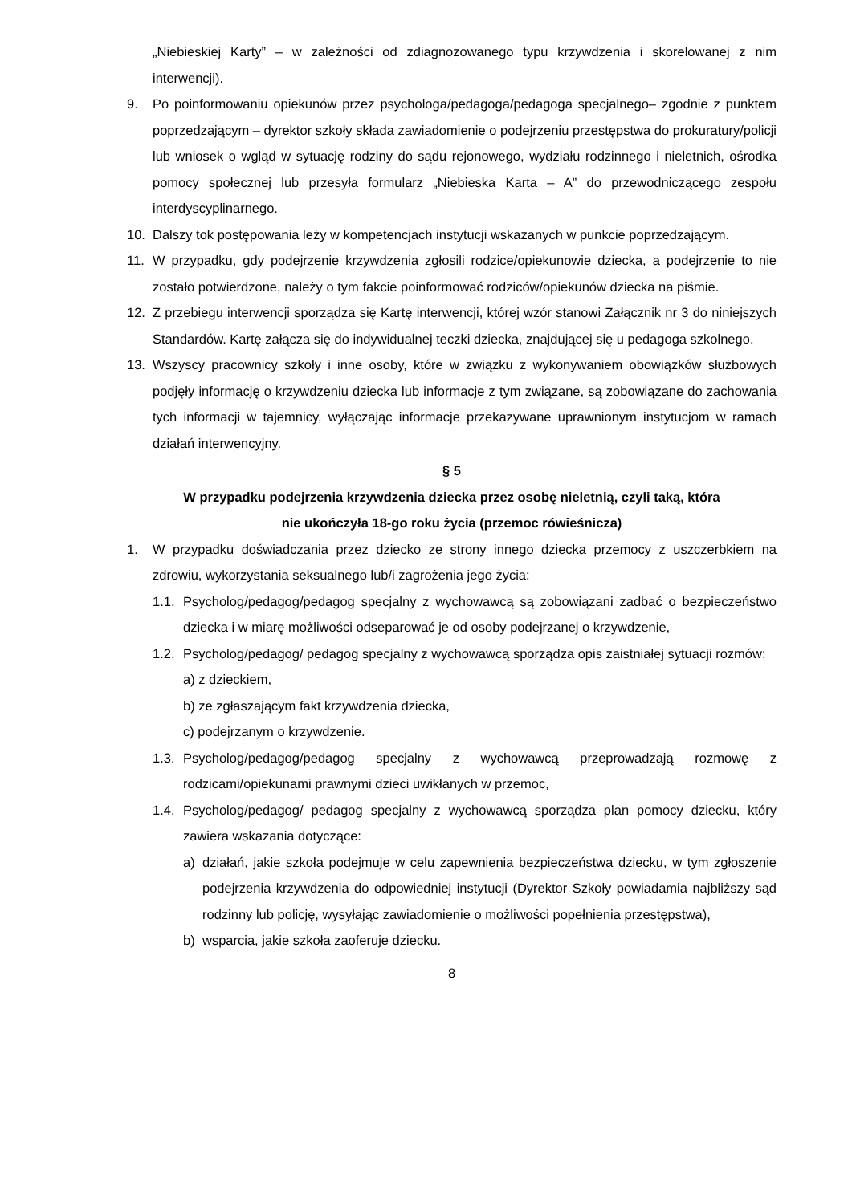„Niebieskiej Karty” – w zależności od zdiagnozowanego typu krzywdzenia i skorelowanej z nim interwencji).
9. Po poinformowaniu opiekunów przez psychologa/pedagoga/pedagoga specjalnego– zgodnie z punktem poprzedzającym – dyrektor szkoły składa zawiadomienie o podejrzeniu przestępstwa do prokuratury/policji lub wniosek o wgląd w sytuację rodziny do sądu rejonowego, wydziału rodzinnego i nieletnich, ośrodka pomocy społecznej lub przesyła formularz „Niebieska Karta – A” do przewodniczącego zespołu interdyscyplinarnego.
10. Dalszy tok postępowania leży w kompetencjach instytucji wskazanych w punkcie poprzedzającym.
11. W przypadku, gdy podejrzenie krzywdzenia zgłosili rodzice/opiekunowie dziecka, a podejrzenie to nie zostało potwierdzone, należy o tym fakcie poinformować rodziców/opiekunów dziecka na piśmie.
12. Z przebiegu interwencji sporządza się Kartę interwencji, której wzór stanowi Załącznik nr 3 do niniejszych Standardów. Kartę załącza się do indywidualnej teczki dziecka, znajdującej się u pedagoga szkolnego.
13. Wszyscy pracownicy szkoły i inne osoby, które w związku z wykonywaniem obowiązków służbowych podjęły informację o krzywdzeniu dziecka lub informacje z tym związane, są zobowiązane do zachowania tych informacji w tajemnicy, wyłączając informacje przekazywane uprawnionym instytucjom w ramach działań interwencyjny.
§ 5
W przypadku podejrzenia krzywdzenia dziecka przez osobę nieletnią, czyli taką, która
nie ukończyła 18-go roku życia (przemoc rówieśnicza)
1. W przypadku doświadczania przez dziecko ze strony innego dziecka przemocy z uszczerbkiem na zdrowiu, wykorzystania seksualnego lub/i zagrożenia jego życia:
1.1.
Psycholog/pedagog/pedagog specjalny z wychowawcą są zobowiązani zadbać o bezpieczeństwo dziecka i w miarę możliwości odseparować je od osoby podejrzanej o krzywdzenie,
1.2.
Psycholog/pedagog/ pedagog specjalny z wychowawcą sporządza opis zaistniałej sytuacji rozmów:
a) z dzieckiem,
b) ze zgłaszającym fakt krzywdzenia dziecka,
c) podejrzanym o krzywdzenie.
1.3.
Psycholog/pedagog/pedagog specjalny z wychowawcą przeprowadzają rozmowę z rodzicami/opiekunami prawnymi dzieci uwikłanych w przemoc,
1.4.
Psycholog/pedagog/ pedagog specjalny z wychowawcą sporządza plan pomocy dziecku, który zawiera wskazania dotyczące:
a) działań, jakie szkoła podejmuje w celu zapewnienia bezpieczeństwa dziecku, w tym zgłoszenie podejrzenia krzywdzenia do odpowiedniej instytucji (Dyrektor Szkoły powiadamia najbliższy sąd rodzinny lub policję, wysyłając zawiadomienie o możliwości popełnienia przestępstwa),
b) wsparcia, jakie szkoła zaoferuje dziecku.
8